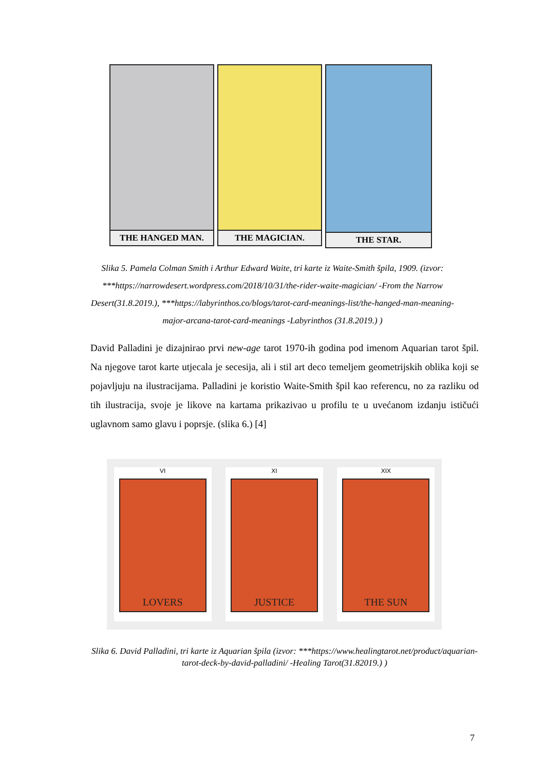THE HANGED MAN. THE MAGICIAN.
THE STAR.
Slika 5. Pamela Colman Smith i Arthur Edward Waite, tri karte iz Waite-Smith špila, 1909. (izvor: ***https://narrowdesert.wordpress.com/2018/10/31/the-rider-waite-magician/ -From the Narrow Desert(31.8.2019.), ***https://labyrinthos.co/blogs/tarot-card-meanings-list/the-hanged-man-meaning-major-arcana-tarot-card-meanings -Labyrinthos (31.8.2019.) )
David Palladini je dizajnirao prvi new-age tarot 1970-ih godina pod imenom Aquarian tarot špil. Na njegove tarot karte utjecala je secesija, ali i stil art deco temeljem geometrijskih oblika koji se pojavljuju na ilustracijama. Palladini je koristio Waite-Smith špil kao referencu, no za razliku od tih ilustracija, svoje je likove na kartama prikazivao u profilu te u uvećanom izdanju ističući uglavnom samo glavu i poprsje. (slika 6.) [4]
VI
LOVERS
XI
JUSTICE
XIX
THE SUN
Slika 6. David Palladini, tri karte iz Aquarian špila (izvor: ***https://www.healingtarot.net/product/aquarian-tarot-deck-by-david-palladini/ -Healing Tarot(31.82019.) )
7